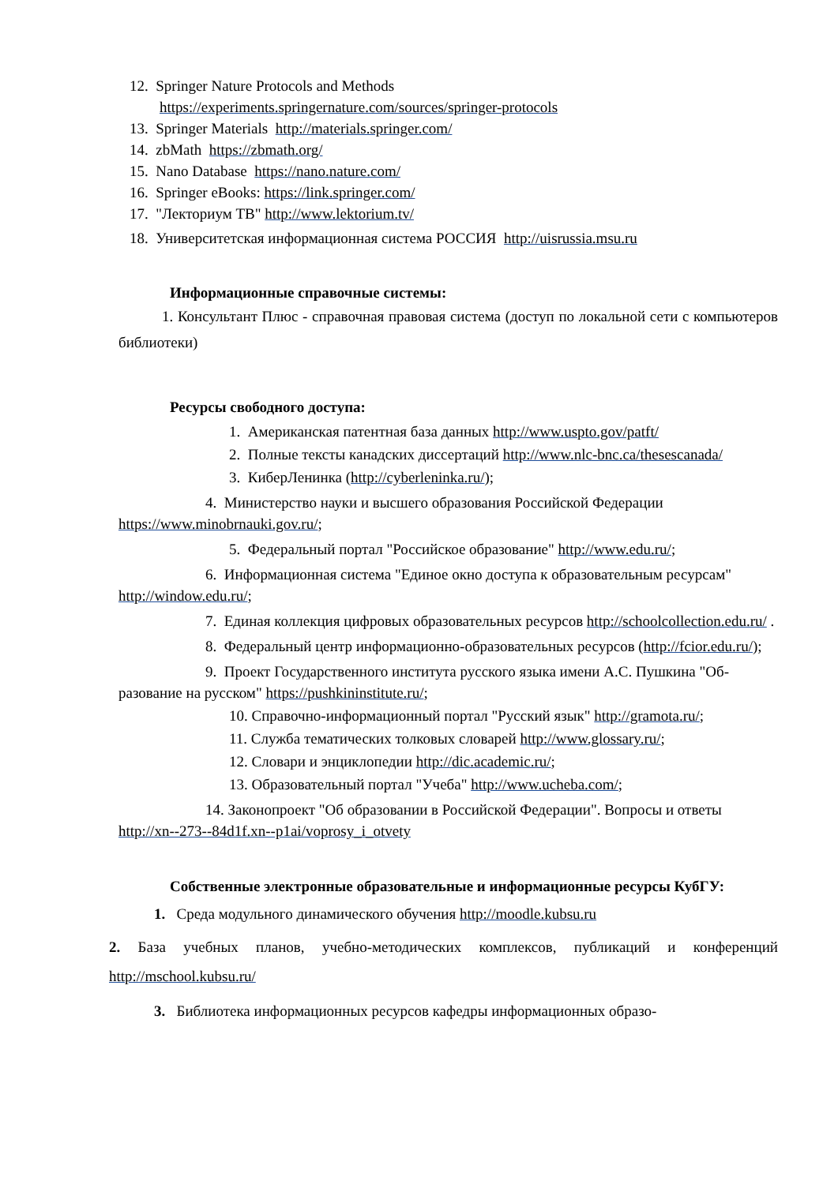12. Springer Nature Protocols and Methods
https://experiments.springernature.com/sources/springer-protocols
13. Springer Materials http://materials.springer.com/
14. zbMath https://zbmath.org/
15. Nano Database https://nano.nature.com/
16. Springer eBooks: https://link.springer.com/
17. "Лекториум ТВ" http://www.lektorium.tv/
18. Университетская информационная система РОССИЯ http://uisrussia.msu.ru
Информационные справочные системы:
1. Консультант Плюс - справочная правовая система (доступ по локальной сети с компьютеров библиотеки)
Ресурсы свободного доступа:
1. Американская патентная база данных http://www.uspto.gov/patft/
2. Полные тексты канадских диссертаций http://www.nlc-bnc.ca/thesescanada/
3. КиберЛенинка (http://cyberleninka.ru/);
4. Министерство науки и высшего образования Российской Федерации https://www.minobrnauki.gov.ru/;
5. Федеральный портал "Российское образование" http://www.edu.ru/;
6. Информационная система "Единое окно доступа к образовательным ресурсам"
http://window.edu.ru/;
7. Единая коллекция цифровых образовательных ресурсов http://schoolcollection.edu.ru/ .
8. Федеральный центр информационно-образовательных ресурсов (http://fcior.edu.ru/);
9. Проект Государственного института русского языка имени А.С. Пушкина "Об-
разование на русском" https://pushkininstitute.ru/;
10. Справочно-информационный портал "Русский язык" http://gramota.ru/;
11. Служба тематических толковых словарей http://www.glossary.ru/;
12. Словари и энциклопедии http://dic.academic.ru/;
13. Образовательный портал "Учеба" http://www.ucheba.com/;
14. Законопроект "Об образовании в Российской Федерации". Вопросы и ответы http://xn--273--84d1f.xn--p1ai/voprosy_i_otvety
Собственные электронные образовательные и информационные ресурсы КубГУ:
1. Среда модульного динамического обучения http://moodle.kubsu.ru
2. База учебных планов, учебно-методических комплексов, публикаций и конференций http://mschool.kubsu.ru/
3. Библиотека информационных ресурсов кафедры информационных образо-